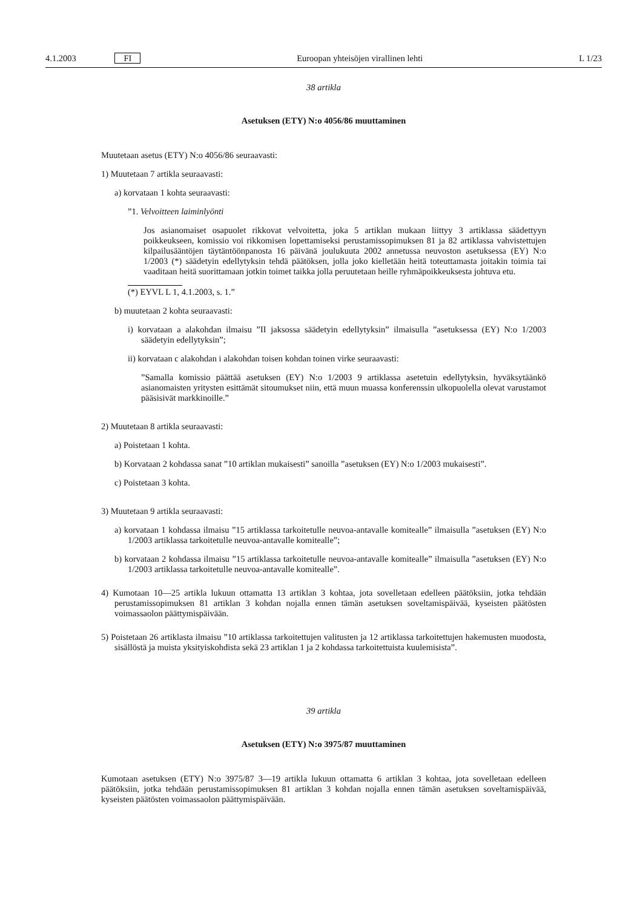4.1.2003 FI Euroopan yhteisöjen virallinen lehti L 1/23
38 artikla
Asetuksen (ETY) N:o 4056/86 muuttaminen
Muutetaan asetus (ETY) N:o 4056/86 seuraavasti:
1) Muutetaan 7 artikla seuraavasti:
a) korvataan 1 kohta seuraavasti:
”1. Velvoitteen laiminlyönti
Jos asianomaiset osapuolet rikkovat velvoitetta, joka 5 artiklan mukaan liittyy 3 artiklassa säädettyyn poikkeukseen, komissio voi rikkomisen lopettamiseksi perustamissopimuksen 81 ja 82 artiklassa vahvistettujen kilpailusääntöjen täytäntöönpanosta 16 päivänä joulukuuta 2002 annetussa neuvoston asetuksessa (EY) N:o 1/2003 (*) säädetyin edellytyksin tehdä päätöksen, jolla joko kielletään heitä toteuttamasta joitakin toimia tai vaaditaan heitä suorittamaan jotkin toimet taikka jolla peruutetaan heille ryhmäpoikkeuksesta johtuva etu.
(*) EYVL L 1, 4.1.2003, s. 1.”
b) muutetaan 2 kohta seuraavasti:
i) korvataan a alakohdan ilmaisu ”II jaksossa säädetyin edellytyksin” ilmaisulla ”asetuksessa (EY) N:o 1/2003 säädetyin edellytyksin”;
ii) korvataan c alakohdan i alakohdan toisen kohdan toinen virke seuraavasti:
”Samalla komissio päättää asetuksen (EY) N:o 1/2003 9 artiklassa asetetuin edellytyksin, hyväksytäänkö asianomaisten yritysten esittämät sitoumukset niin, että muun muassa konferenssin ulkopuolella olevat varustamot pääsisivät markkinoille.”
2) Muutetaan 8 artikla seuraavasti:
a) Poistetaan 1 kohta.
b) Korvataan 2 kohdassa sanat ”10 artiklan mukaisesti” sanoilla ”asetuksen (EY) N:o 1/2003 mukaisesti”.
c) Poistetaan 3 kohta.
3) Muutetaan 9 artikla seuraavasti:
a) korvataan 1 kohdassa ilmaisu ”15 artiklassa tarkoitetulle neuvoa-antavalle komitealle” ilmaisulla ”asetuksen (EY) N:o 1/2003 artiklassa tarkoitetulle neuvoa-antavalle komitealle”;
b) korvataan 2 kohdassa ilmaisu ”15 artiklassa tarkoitetulle neuvoa-antavalle komitealle” ilmaisulla ”asetuksen (EY) N:o 1/2003 artiklassa tarkoitetulle neuvoa-antavalle komitealle”.
4) Kumotaan 10—25 artikla lukuun ottamatta 13 artiklan 3 kohtaa, jota sovelletaan edelleen päätöksiin, jotka tehdään perustamissopimuksen 81 artiklan 3 kohdan nojalla ennen tämän asetuksen soveltamispäivää, kyseisten päätösten voimassaolon päättymispäivään.
5) Poistetaan 26 artiklasta ilmaisu ”10 artiklassa tarkoitettujen valitusten ja 12 artiklassa tarkoitettujen hakemusten muodosta, sisällöstä ja muista yksityiskohdista sekä 23 artiklan 1 ja 2 kohdassa tarkoitettuista kuulemisista”.
39 artikla
Asetuksen (ETY) N:o 3975/87 muuttaminen
Kumotaan asetuksen (ETY) N:o 3975/87 3—19 artikla lukuun ottamatta 6 artiklan 3 kohtaa, jota sovelletaan edelleen päätöksiin, jotka tehdään perustamissopimuksen 81 artiklan 3 kohdan nojalla ennen tämän asetuksen soveltamispäivää, kyseisten päätösten voimassaolon päättymispäivään.